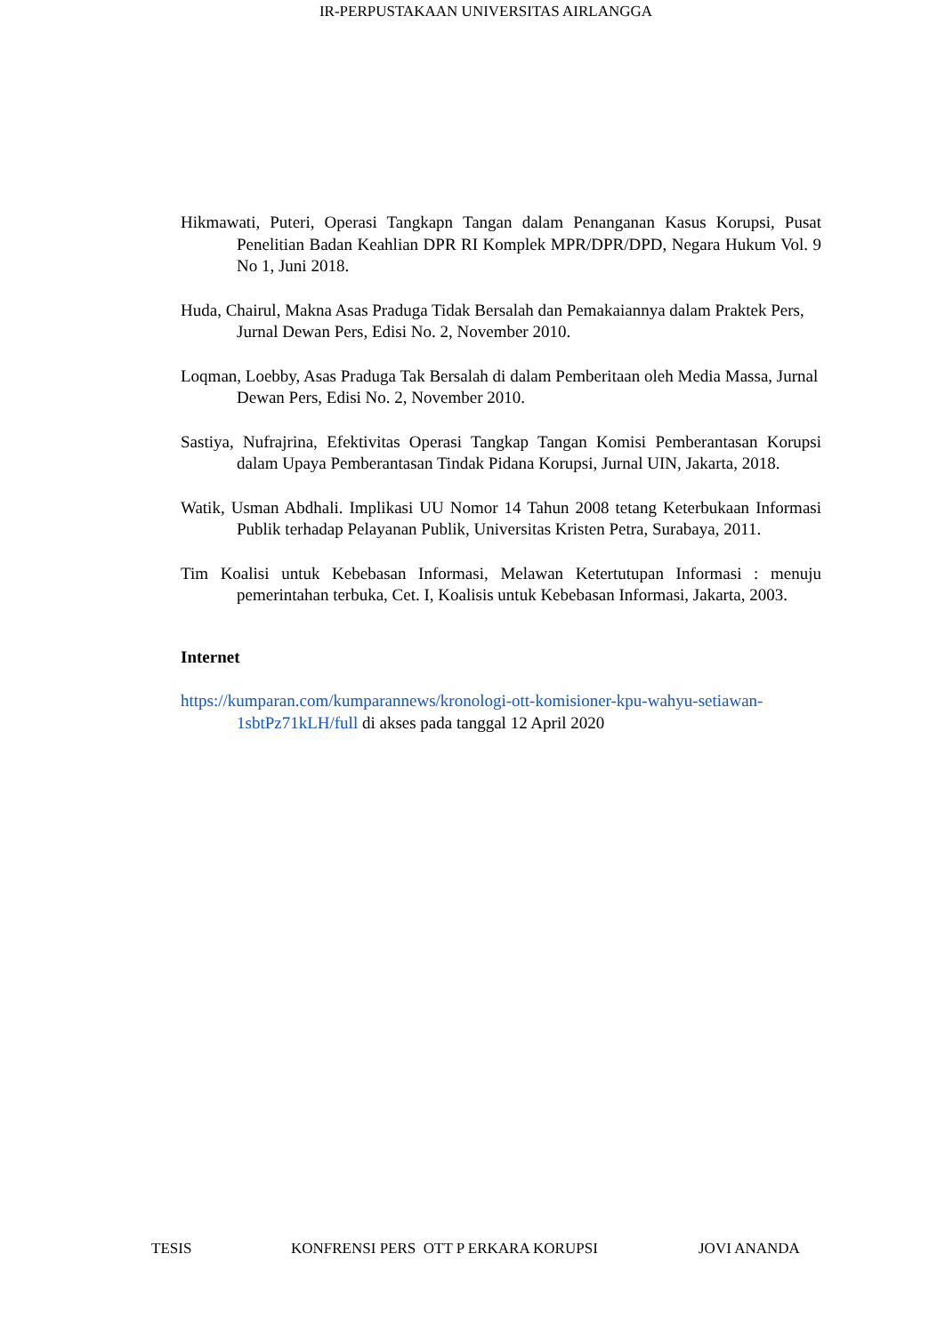IR-PERPUSTAKAAN UNIVERSITAS AIRLANGGA
Hikmawati, Puteri, Operasi Tangkapn Tangan dalam Penanganan Kasus Korupsi, Pusat Penelitian Badan Keahlian DPR RI Komplek MPR/DPR/DPD, Negara Hukum Vol. 9 No 1, Juni 2018.
Huda, Chairul, Makna Asas Praduga Tidak Bersalah dan Pemakaiannya dalam Praktek Pers, Jurnal Dewan Pers, Edisi No. 2, November 2010.
Loqman, Loebby, Asas Praduga Tak Bersalah di dalam Pemberitaan oleh Media Massa, Jurnal Dewan Pers, Edisi No. 2, November 2010.
Sastiya, Nufrajrina, Efektivitas Operasi Tangkap Tangan Komisi Pemberantasan Korupsi dalam Upaya Pemberantasan Tindak Pidana Korupsi, Jurnal UIN, Jakarta, 2018.
Watik, Usman Abdhali. Implikasi UU Nomor 14 Tahun 2008 tetang Keterbukaan Informasi Publik terhadap Pelayanan Publik, Universitas Kristen Petra, Surabaya, 2011.
Tim Koalisi untuk Kebebasan Informasi, Melawan Ketertutupan Informasi : menuju pemerintahan terbuka, Cet. I, Koalisis untuk Kebebasan Informasi, Jakarta, 2003.
Internet
https://kumparan.com/kumparannews/kronologi-ott-komisioner-kpu-wahyu-setiawan-1sbtPz71kLH/full di akses pada tanggal 12 April 2020
TESIS KONFRENSI PERS OTT P ERKARA KORUPSI JOVI ANANDA